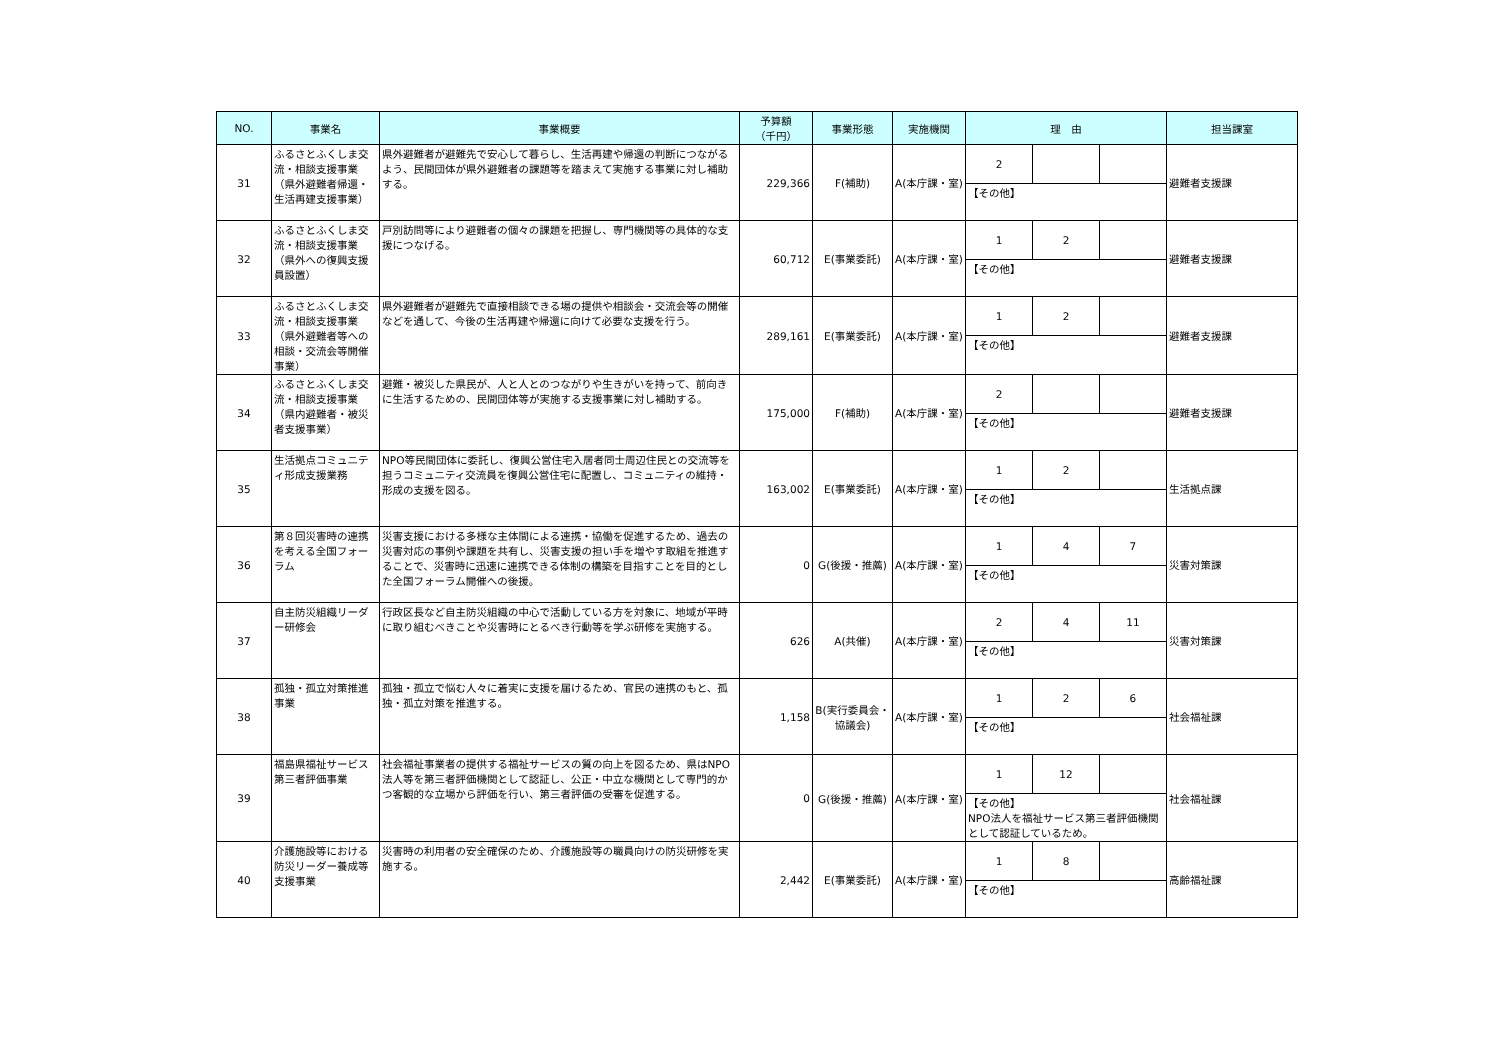| NO. | 事業名 | 事業概要 | 予算額 （千円） | 事業形態 | 実施機関 | 理 由 | 担当課室 |
| --- | --- | --- | --- | --- | --- | --- | --- |
| 31 | ふるさとふくしま交流・相談支援事業（県外避難者帰還・生活再建支援事業） | 県外避難者が避難先で安心して暮らし、生活再建や帰還の判断につながるよう、民間団体が県外避難者の課題等を踏まえて実施する事業に対し補助する。 | 229,366 | F(補助) | A(本庁課・室) | / 2 / / / / 【その他】 / / / | 避難者支援課 |
| 32 | ふるさとふくしま交流・相談支援事業（県外への復興支援員設置） | 戸別訪問等により避難者の個々の課題を把握し、専門機関等の具体的な支援につなげる。 | 60,712 | E(事業委託) | A(本庁課・室) | / 1 / 2 / / / 【その他】 / / / | 避難者支援課 |
| 33 | ふるさとふくしま交流・相談支援事業（県外避難者等への相談・交流会等開催事業） | 県外避難者が避難先で直接相談できる場の提供や相談会・交流会等の開催などを通して、今後の生活再建や帰還に向けて必要な支援を行う。 | 289,161 | E(事業委託) | A(本庁課・室) | / 1 / 2 / / / 【その他】 / / / | 避難者支援課 |
| 34 | ふるさとふくしま交流・相談支援事業（県内避難者・被災者支援事業） | 避難・被災した県民が、人と人とのつながりや生きがいを持って、前向きに生活するための、民間団体等が実施する支援事業に対し補助する。 | 175,000 | F(補助) | A(本庁課・室) | / 2 / / / / 【その他】 / / / | 避難者支援課 |
| 35 | 生活拠点コミュニティ形成支援業務 | NPO等民間団体に委託し、復興公営住宅入居者同士周辺住民との交流等を担うコミュニティ交流員を復興公営住宅に配置し、コミュニティの維持・形成の支援を図る。 | 163,002 | E(事業委託) | A(本庁課・室) | / 1 / 2 / / / 【その他】 / / / | 生活拠点課 |
| 36 | 第８回災害時の連携を考える全国フォーラム | 災害支援における多様な主体間による連携・協働を促進するため、過去の災害対応の事例や課題を共有し、災害支援の担い手を増やす取組を推進することで、災害時に迅速に連携できる体制の構築を目指すことを目的とした全国フォーラム開催への後援。 | 0 | G(後援・推薦) | A(本庁課・室) | / 1 / 4 / 7 / / 【その他】 / / / | 災害対策課 |
| 37 | 自主防災組織リーダー研修会 | 行政区長など自主防災組織の中心で活動している方を対象に、地域が平時に取り組むべきことや災害時にとるべき行動等を学ぶ研修を実施する。 | 626 | A(共催) | A(本庁課・室) | / 2 / 4 / 11 / / 【その他】 / / / | 災害対策課 |
| 38 | 孤独・孤立対策推進事業 | 孤独・孤立で悩む人々に着実に支援を届けるため、官民の連携のもと、孤独・孤立対策を推進する。 | 1,158 | B(実行委員会・協議会) | A(本庁課・室) | / 1 / 2 / 6 / / 【その他】 / / / | 社会福祉課 |
| 39 | 福島県福祉サービス第三者評価事業 | 社会福祉事業者の提供する福祉サービスの質の向上を図るため、県はNPO法人等を第三者評価機関として認証し、公正・中立な機関として専門的かつ客観的な立場から評価を行い、第三者評価の受審を促進する。 | 0 | G(後援・推薦) | A(本庁課・室) | / 1 / 12 / / / 【その他】 NPO法人を福祉サービス第三者評価機関として認証しているため。 / / / | 社会福祉課 |
| 40 | 介護施設等における防災リーダー養成等支援事業 | 災害時の利用者の安全確保のため、介護施設等の職員向けの防災研修を実施する。 | 2,442 | E(事業委託) | A(本庁課・室) | / 1 / 8 / / / 【その他】 / / / | 高齢福祉課 |